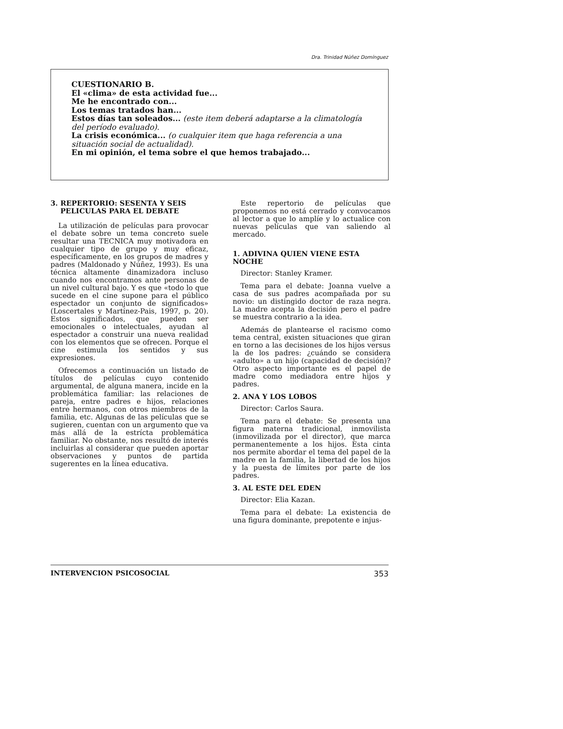Dra. Trinidad Núñez Domínguez
CUESTIONARIO B.
El «clima» de esta actividad fue...
Me he encontrado con...
Los temas tratados han...
Estos días tan soleados... (este item deberá adaptarse a la climatología del período evaluado).
La crisis económica... (o cualquier item que haga referencia a una situación social de actualidad).
En mi opinión, el tema sobre el que hemos trabajado...
3. REPERTORIO: SESENTA Y SEIS
PELICULAS PARA EL DEBATE
La utilización de películas para provocar el debate sobre un tema concreto suele resultar una TECNICA muy motivadora en cualquier tipo de grupo y muy eficaz, específicamente, en los grupos de madres y padres (Maldonado y Núñez, 1993). Es una técnica altamente dinamizadora incluso cuando nos encontramos ante personas de un nivel cultural bajo. Y es que «todo lo que sucede en el cine supone para el público espectador un conjunto de significados» (Loscertales y Martínez-Pais, 1997, p. 20). Estos significados, que pueden ser emocionales o intelectuales, ayudan al espectador a construir una nueva realidad con los elementos que se ofrecen. Porque el cine estimula los sentidos y sus expresiones.
Ofrecemos a continuación un listado de títulos de películas cuyo contenido argumental, de alguna manera, incide en la problemática familiar: las relaciones de pareja, entre padres e hijos, relaciones entre hermanos, con otros miembros de la familia, etc. Algunas de las películas que se sugieren, cuentan con un argumento que va más allá de la estrícta problemática familiar. No obstante, nos resultó de interés incluirlas al considerar que pueden aportar observaciones y puntos de partida sugerentes en la línea educativa.
Este repertorio de películas que proponemos no está cerrado y convocamos al lector a que lo amplíe y lo actualice con nuevas películas que van saliendo al mercado.
1. ADIVINA QUIEN VIENE ESTA NOCHE
Director: Stanley Kramer.
Tema para el debate: Joanna vuelve a casa de sus padres acompañada por su novio: un distingido doctor de raza negra. La madre acepta la decisión pero el padre se muestra contrario a la idea.
Además de plantearse el racismo como tema central, existen situaciones que giran en torno a las decisiones de los hijos versus la de los padres: ¿cuándo se considera «adulto» a un hijo (capacidad de decisión)? Otro aspecto importante es el papel de madre como mediadora entre hijos y padres.
2. ANA Y LOS LOBOS
Director: Carlos Saura.
Tema para el debate: Se presenta una figura materna tradicional, inmovilista (inmovilizada por el director), que marca permanentemente a los hijos. Esta cinta nos permite abordar el tema del papel de la madre en la familia, la libertad de los hijos y la puesta de límites por parte de los padres.
3. AL ESTE DEL EDEN
Director: Elia Kazan.
Tema para el debate: La existencia de una figura dominante, prepotente e injus-
INTERVENCION PSICOSOCIAL 353